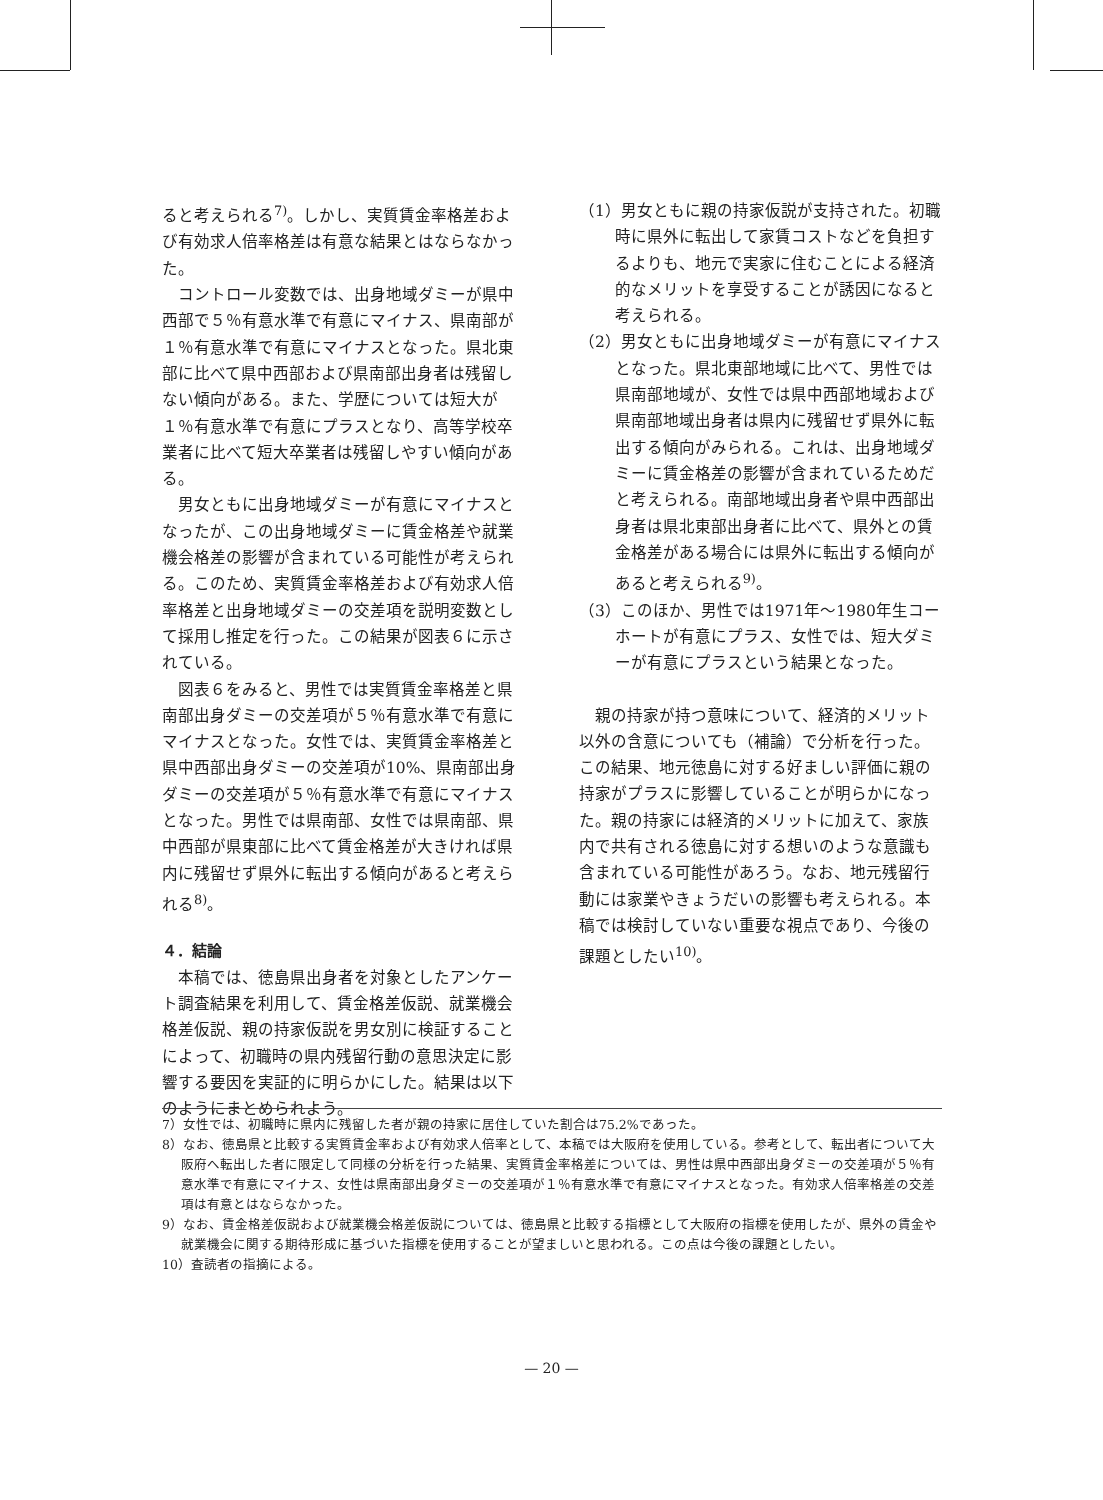ると考えられる<sup>7)</sup>。しかし、実質賃金率格差および有効求人倍率格差は有意な結果とはならなかった。
コントロール変数では、出身地域ダミーが県中西部で５％有意水準で有意にマイナス、県南部が１％有意水準で有意にマイナスとなった。県北東部に比べて県中西部および県南部出身者は残留しない傾向がある。また、学歴については短大が１％有意水準で有意にプラスとなり、高等学校卒業者に比べて短大卒業者は残留しやすい傾向がある。
男女ともに出身地域ダミーが有意にマイナスとなったが、この出身地域ダミーに賃金格差や就業機会格差の影響が含まれている可能性が考えられる。このため、実質賃金率格差および有効求人倍率格差と出身地域ダミーの交差項を説明変数として採用し推定を行った。この結果が図表６に示されている。
図表６をみると、男性では実質賃金率格差と県南部出身ダミーの交差項が５％有意水準で有意にマイナスとなった。女性では、実質賃金率格差と県中西部出身ダミーの交差項が10%、県南部出身ダミーの交差項が５％有意水準で有意にマイナスとなった。男性では県南部、女性では県南部、県中西部が県東部に比べて賃金格差が大きければ県内に残留せず県外に転出する傾向があると考えられる<sup>8)</sup>。
４．結論
本稿では、徳島県出身者を対象としたアンケート調査結果を利用して、賃金格差仮説、就業機会格差仮説、親の持家仮説を男女別に検証することによって、初職時の県内残留行動の意思決定に影響する要因を実証的に明らかにした。結果は以下のようにまとめられよう。
（1）男女ともに親の持家仮説が支持された。初職時に県外に転出して家賃コストなどを負担するよりも、地元で実家に住むことによる経済的なメリットを享受することが誘因になると考えられる。
（2）男女ともに出身地域ダミーが有意にマイナスとなった。県北東部地域に比べて、男性では県南部地域が、女性では県中西部地域および県南部地域出身者は県内に残留せず県外に転出する傾向がみられる。これは、出身地域ダミーに賃金格差の影響が含まれているためだと考えられる。南部地域出身者や県中西部出身者は県北東部出身者に比べて、県外との賃金格差がある場合には県外に転出する傾向があると考えられる<sup>9)</sup>。
（3）このほか、男性では1971年～1980年生コーホートが有意にプラス、女性では、短大ダミーが有意にプラスという結果となった。
親の持家が持つ意味について、経済的メリット以外の含意についても（補論）で分析を行った。この結果、地元徳島に対する好ましい評価に親の持家がプラスに影響していることが明らかになった。親の持家には経済的メリットに加えて、家族内で共有される徳島に対する想いのような意識も含まれている可能性があろう。なお、地元残留行動には家業やきょうだいの影響も考えられる。本稿では検討していない重要な視点であり、今後の課題としたい<sup>10)</sup>。
7）女性では、初職時に県内に残留した者が親の持家に居住していた割合は75.2%であった。
8）なお、徳島県と比較する実質賃金率および有効求人倍率として、本稿では大阪府を使用している。参考として、転出者について大阪府へ転出した者に限定して同様の分析を行った結果、実質賃金率格差については、男性は県中西部出身ダミーの交差項が５％有意水準で有意にマイナス、女性は県南部出身ダミーの交差項が１％有意水準で有意にマイナスとなった。有効求人倍率格差の交差項は有意とはならなかった。
9）なお、賃金格差仮説および就業機会格差仮説については、徳島県と比較する指標として大阪府の指標を使用したが、県外の賃金や就業機会に関する期待形成に基づいた指標を使用することが望ましいと思われる。この点は今後の課題としたい。
10）査読者の指摘による。
— 20 —